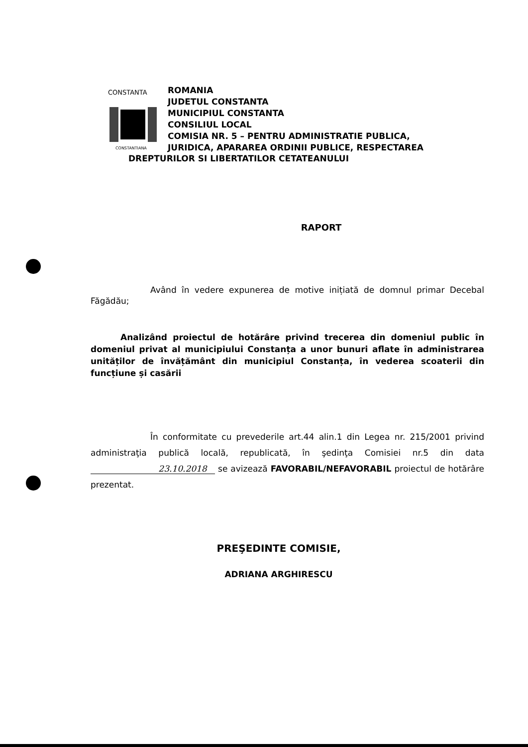CONSTANTA
CONSTANTIANA
ROMANIA
JUDETUL CONSTANTA
MUNICIPIUL CONSTANTA
CONSILIUL LOCAL
COMISIA NR. 5 – PENTRU ADMINISTRATIE PUBLICA,
JURIDICA, APARAREA ORDINII PUBLICE, RESPECTAREA
DREPTURILOR SI LIBERTATILOR CETATEANULUI
RAPORT
Având în vedere expunerea de motive inițiată de domnul primar Decebal Făgădău;
Analizând proiectul de hotărâre privind trecerea din domeniul public în domeniul privat al municipiului Constanța a unor bunuri aflate în administrarea unităților de învățământ din municipiul Constanța, în vederea scoaterii din funcțiune și casării
În conformitate cu prevederile art.44 alin.1 din Legea nr. 215/2001 privind administraţia publică locală, republicată, în şedinţa Comisiei nr.5 din data 23.10.2018 se avizează FAVORABIL/NEFAVORABIL proiectul de hotărâre prezentat.
PREŞEDINTE COMISIE,
ADRIANA ARGHIRESCU